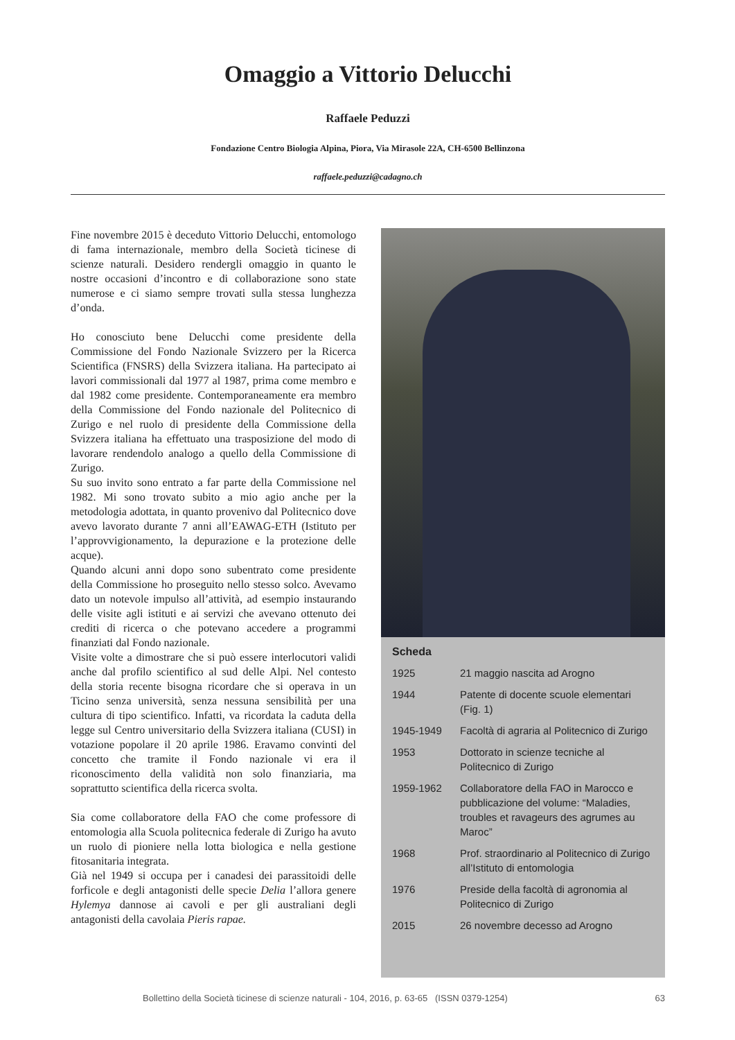Omaggio a Vittorio Delucchi
Raffaele Peduzzi
Fondazione Centro Biologia Alpina, Piora, Via Mirasole 22A, CH-6500 Bellinzona
raffaele.peduzzi@cadagno.ch
Fine novembre 2015 è deceduto Vittorio Delucchi, entomologo di fama internazionale, membro della Società ticinese di scienze naturali. Desidero rendergli omaggio in quanto le nostre occasioni d’incontro e di collaborazione sono state numerose e ci siamo sempre trovati sulla stessa lunghezza d’onda.
Ho conosciuto bene Delucchi come presidente della Commissione del Fondo Nazionale Svizzero per la Ricerca Scientifica (FNSRS) della Svizzera italiana. Ha partecipato ai lavori commissionali dal 1977 al 1987, prima come membro e dal 1982 come presidente. Contemporaneamente era membro della Commissione del Fondo nazionale del Politecnico di Zurigo e nel ruolo di presidente della Commissione della Svizzera italiana ha effettuato una trasposizione del modo di lavorare rendendolo analogo a quello della Commissione di Zurigo.
Su suo invito sono entrato a far parte della Commissione nel 1982. Mi sono trovato subito a mio agio anche per la metodologia adottata, in quanto provenivo dal Politecnico dove avevo lavorato durante 7 anni all’EAWAG-ETH (Istituto per l’approvvigionamento, la depurazione e la protezione delle acque).
Quando alcuni anni dopo sono subentrato come presidente della Commissione ho proseguito nello stesso solco. Avevamo dato un notevole impulso all’attività, ad esempio instaurando delle visite agli istituti e ai servizi che avevano ottenuto dei crediti di ricerca o che potevano accedere a programmi finanziati dal Fondo nazionale.
Visite volte a dimostrare che si può essere interlocutori validi anche dal profilo scientifico al sud delle Alpi. Nel contesto della storia recente bisogna ricordare che si operava in un Ticino senza università, senza nessuna sensibilità per una cultura di tipo scientifico. Infatti, va ricordata la caduta della legge sul Centro universitario della Svizzera italiana (CUSI) in votazione popolare il 20 aprile 1986. Eravamo convinti del concetto che tramite il Fondo nazionale vi era il riconoscimento della validità non solo finanziaria, ma soprattutto scientifica della ricerca svolta.
Sia come collaboratore della FAO che come professore di entomologia alla Scuola politecnica federale di Zurigo ha avuto un ruolo di pioniere nella lotta biologica e nella gestione fitosanitaria integrata.
Già nel 1949 si occupa per i canadesi dei parassitoidi delle forficole e degli antagonisti delle specie Delia l’allora genere Hylemya dannose ai cavoli e per gli australiani degli antagonisti della cavolaia Pieris rapae.
Scheda
| 1925 | 21 maggio nascita ad Arogno |
| 1944 | Patente di docente scuole elementari (Fig. 1) |
| 1945-1949 | Facoltà di agraria al Politecnico di Zurigo |
| 1953 | Dottorato in scienze tecniche al Politecnico di Zurigo |
| 1959-1962 | Collaboratore della FAO in Marocco e pubblicazione del volume: “Maladies, troubles et ravageurs des agrumes au Maroc” |
| 1968 | Prof. straordinario al Politecnico di Zurigo all’Istituto di entomologia |
| 1976 | Preside della facoltà di agronomia al Politecnico di Zurigo |
| 2015 | 26 novembre decesso ad Arogno |
Bollettino della Società ticinese di scienze naturali - 104, 2016, p. 63-65 (ISSN 0379-1254) 63